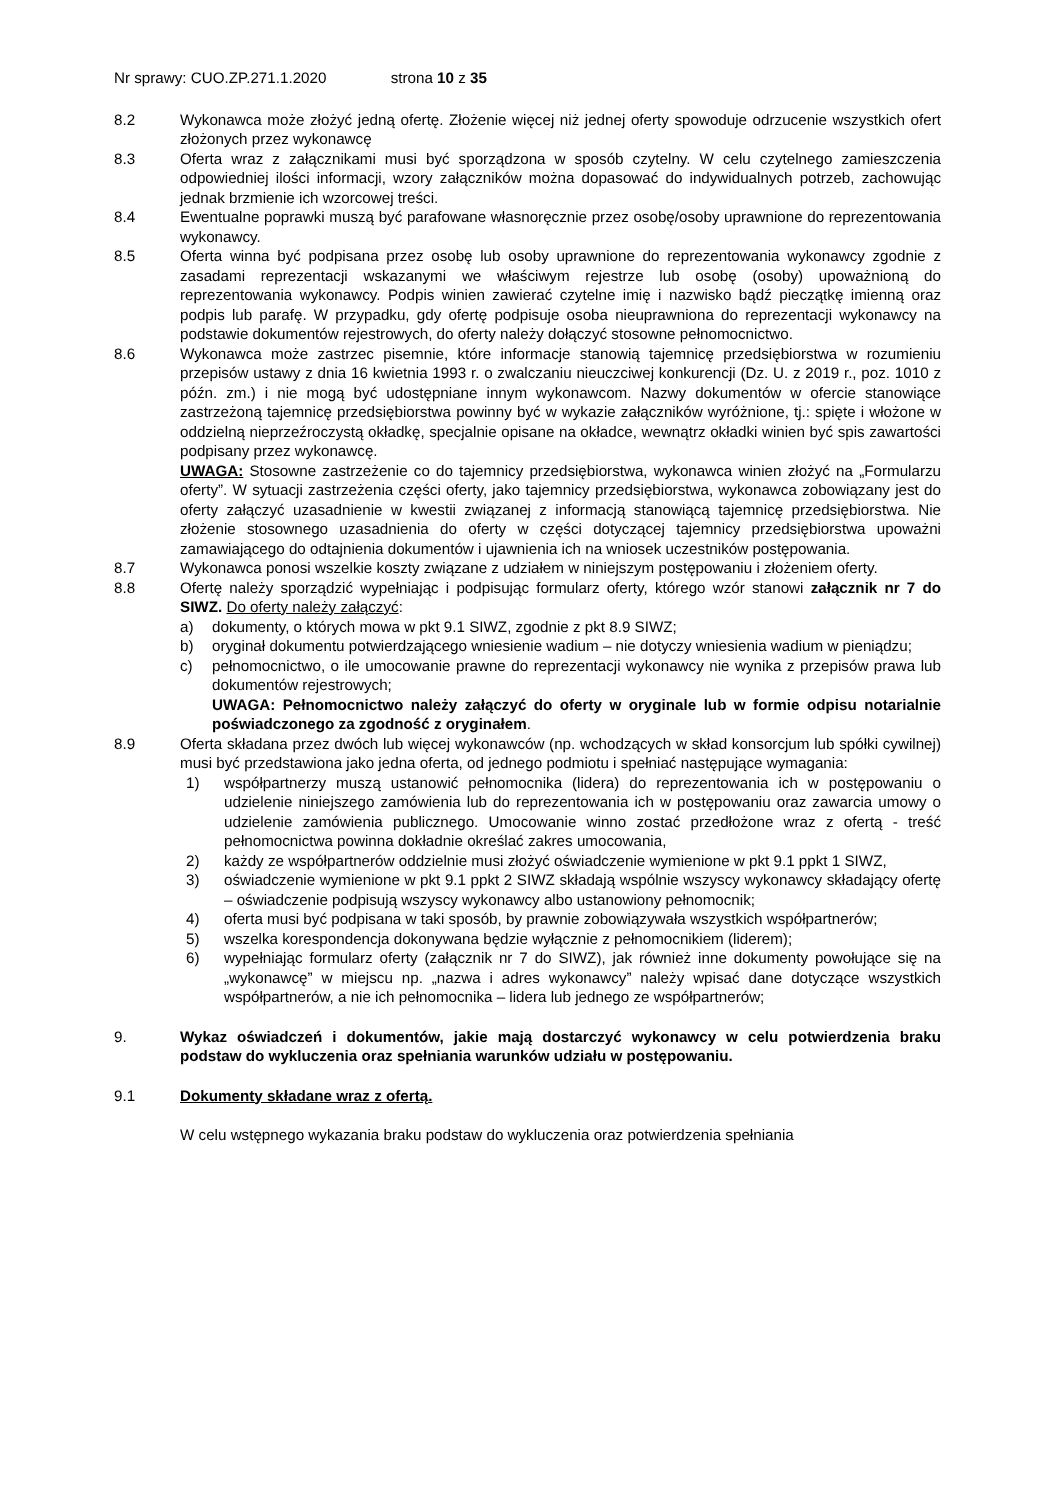Nr sprawy: CUO.ZP.271.1.2020 strona 10 z 35
8.2 Wykonawca może złożyć jedną ofertę. Złożenie więcej niż jednej oferty spowoduje odrzucenie wszystkich ofert złożonych przez wykonawcę
8.3 Oferta wraz z załącznikami musi być sporządzona w sposób czytelny. W celu czytelnego zamieszczenia odpowiedniej ilości informacji, wzory załączników można dopasować do indywidualnych potrzeb, zachowując jednak brzmienie ich wzorcowej treści.
8.4 Ewentualne poprawki muszą być parafowane własnoręcznie przez osobę/osoby uprawnione do reprezentowania wykonawcy.
8.5 Oferta winna być podpisana przez osobę lub osoby uprawnione do reprezentowania wykonawcy zgodnie z zasadami reprezentacji wskazanymi we właściwym rejestrze lub osobę (osoby) upoważnioną do reprezentowania wykonawcy. Podpis winien zawierać czytelne imię i nazwisko bądź pieczątkę imienną oraz podpis lub parafę. W przypadku, gdy ofertę podpisuje osoba nieuprawniona do reprezentacji wykonawcy na podstawie dokumentów rejestrowych, do oferty należy dołączyć stosowne pełnomocnictwo.
8.6 Wykonawca może zastrzec pisemnie, które informacje stanowią tajemnicę przedsiębiorstwa w rozumieniu przepisów ustawy z dnia 16 kwietnia 1993 r. o zwalczaniu nieuczciwej konkurencji (Dz. U. z 2019 r., poz. 1010 z późn. zm.) i nie mogą być udostępniane innym wykonawcom. Nazwy dokumentów w ofercie stanowiące zastrzeżoną tajemnicę przedsiębiorstwa powinny być w wykazie załączników wyróżnione, tj.: spięte i włożone w oddzielną nieprzeźroczystą okładkę, specjalnie opisane na okładce, wewnątrz okładki winien być spis zawartości podpisany przez wykonawcę.
UWAGA: Stosowne zastrzeżenie co do tajemnicy przedsiębiorstwa, wykonawca winien złożyć na „Formularzu oferty”. W sytuacji zastrzeżenia części oferty, jako tajemnicy przedsiębiorstwa, wykonawca zobowiązany jest do oferty załączyć uzasadnienie w kwestii związanej z informacją stanowiącą tajemnicę przedsiębiorstwa. Nie złożenie stosownego uzasadnienia do oferty w części dotyczącej tajemnicy przedsiębiorstwa upoważni zamawiającego do odtajnienia dokumentów i ujawnienia ich na wniosek uczestników postępowania.
8.7 Wykonawca ponosi wszelkie koszty związane z udziałem w niniejszym postępowaniu i złożeniem oferty.
8.8 Ofertę należy sporządzić wypełniając i podpisując formularz oferty, którego wzór stanowi załącznik nr 7 do SIWZ. Do oferty należy załączyć:
a) dokumenty, o których mowa w pkt 9.1 SIWZ, zgodnie z pkt 8.9 SIWZ;
b) oryginał dokumentu potwierdzającego wniesienie wadium – nie dotyczy wniesienia wadium w pieniądzu;
c) pełnomocnictwo, o ile umocowanie prawne do reprezentacji wykonawcy nie wynika z przepisów prawa lub dokumentów rejestrowych;
UWAGA: Pełnomocnictwo należy załączyć do oferty w oryginale lub w formie odpisu notarialnie poświadczonego za zgodność z oryginałem.
8.9 Oferta składana przez dwóch lub więcej wykonawców (np. wchodzących w skład konsorcjum lub spółki cywilnej) musi być przedstawiona jako jedna oferta, od jednego podmiotu i spełniać następujące wymagania:
1) współpartnerzy muszą ustanowić pełnomocnika (lidera) do reprezentowania ich w postępowaniu o udzielenie niniejszego zamówienia lub do reprezentowania ich w postępowaniu oraz zawarcia umowy o udzielenie zamówienia publicznego. Umocowanie winno zostać przedłożone wraz z ofertą - treść pełnomocnictwa powinna dokładnie określać zakres umocowania,
2) każdy ze współpartnerów oddzielnie musi złożyć oświadczenie wymienione w pkt 9.1 ppkt 1 SIWZ,
3) oświadczenie wymienione w pkt 9.1 ppkt 2 SIWZ składają wspólnie wszyscy wykonawcy składający ofertę – oświadczenie podpisują wszyscy wykonawcy albo ustanowiony pełnomocnik;
4) oferta musi być podpisana w taki sposób, by prawnie zobowiązywała wszystkich współpartnerów;
5) wszelka korespondencja dokonywana będzie wyłącznie z pełnomocnikiem (liderem);
6) wypełniając formularz oferty (załącznik nr 7 do SIWZ), jak również inne dokumenty powołujące się na „wykonawcę” w miejscu np. „nazwa i adres wykonawcy” należy wpisać dane dotyczące wszystkich współpartnerów, a nie ich pełnomocnika – lidera lub jednego ze współpartnerów;
9. Wykaz oświadczeń i dokumentów, jakie mają dostarczyć wykonawcy w celu potwierdzenia braku podstaw do wykluczenia oraz spełniania warunków udziału w postępowaniu.
9.1 Dokumenty składane wraz z ofertą.
W celu wstępnego wykazania braku podstaw do wykluczenia oraz potwierdzenia spełniania